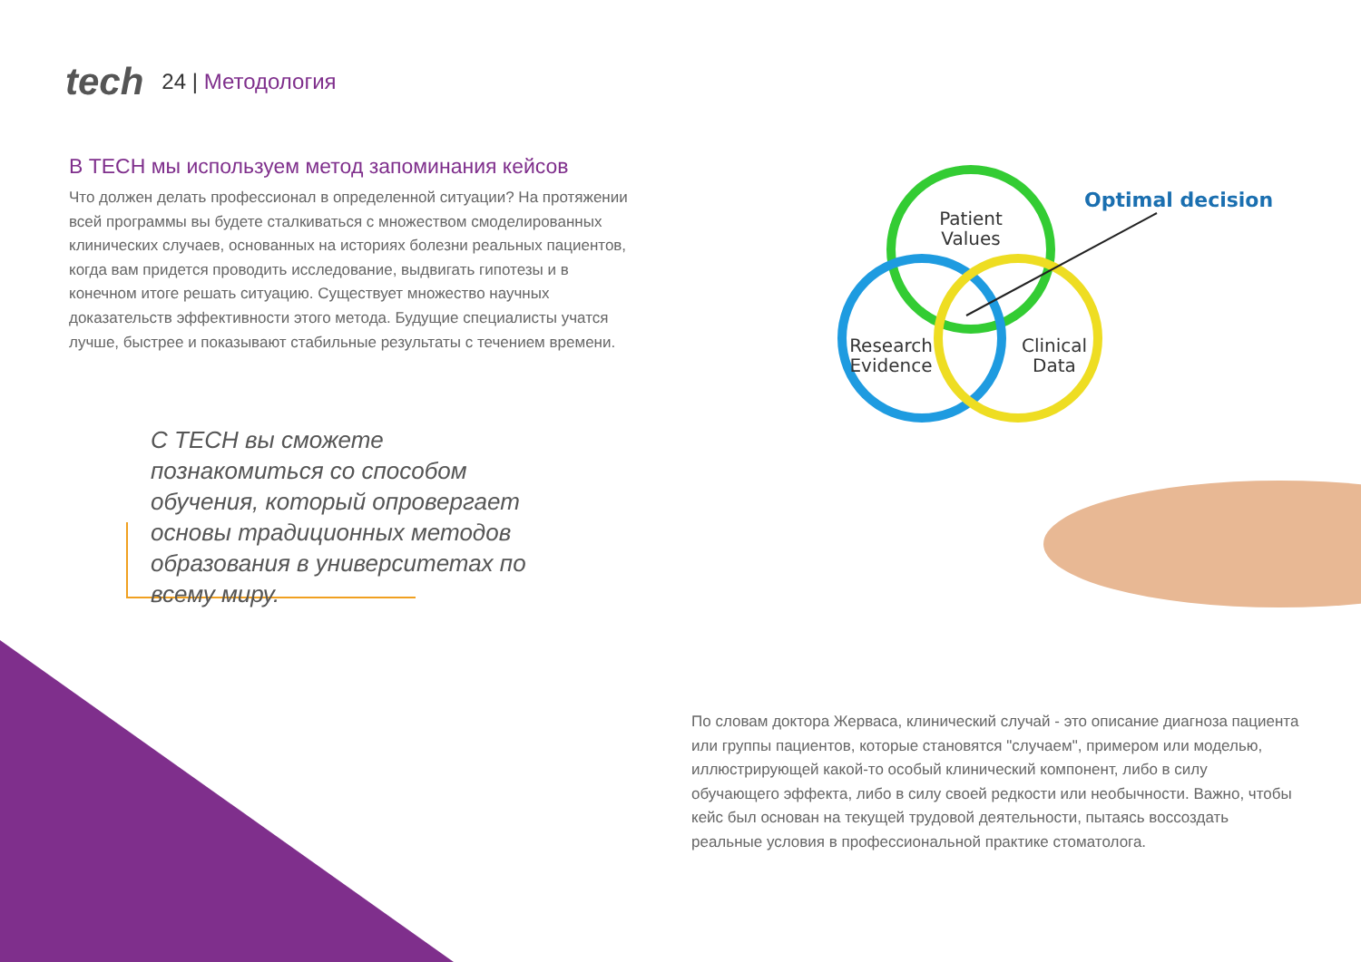tech
24 | Методология
В TECH мы используем метод запоминания кейсов
Что должен делать профессионал в определенной ситуации? На протяжении всей программы вы будете сталкиваться с множеством смоделированных клинических случаев, основанных на историях болезни реальных пациентов, когда вам придется проводить исследование, выдвигать гипотезы и в конечном итоге решать ситуацию. Существует множество научных доказательств эффективности этого метода. Будущие специалисты учатся лучше, быстрее и показывают стабильные результаты с течением времени.
С TECH вы сможете познакомиться со способом обучения, который опровергает основы традиционных методов образования в университетах по всему миру.
Patient
Values
Research
Evidence
Clinical
Data
Optimal decision
По словам доктора Жерваса, клинический случай - это описание диагноза пациента или группы пациентов, которые становятся "случаем", примером или моделью, иллюстрирующей какой-то особый клинический компонент, либо в силу обучающего эффекта, либо в силу своей редкости или необычности. Важно, чтобы кейс был основан на текущей трудовой деятельности, пытаясь воссоздать реальные условия в профессиональной практике стоматолога.